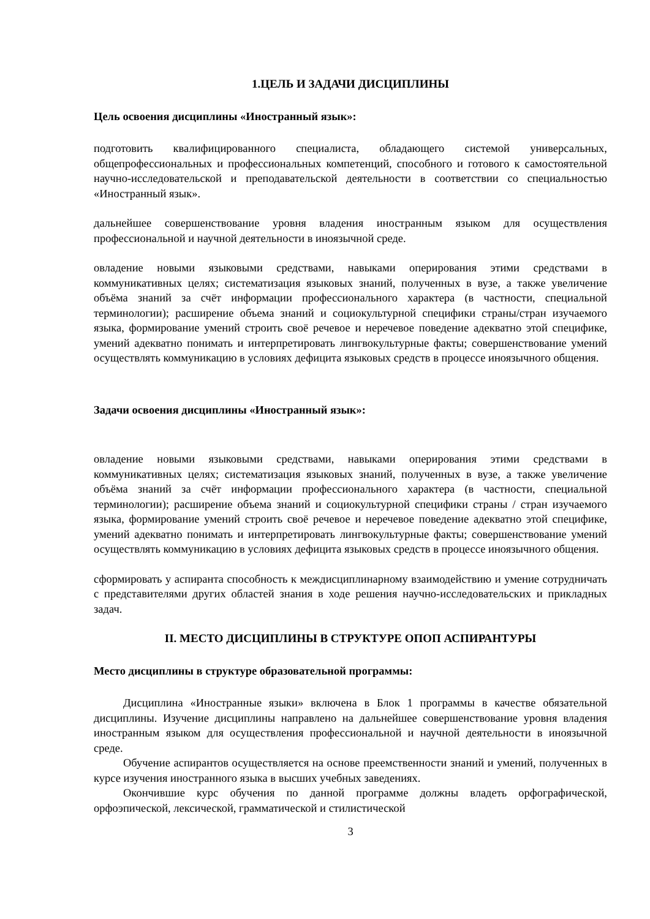1.ЦЕЛЬ И ЗАДАЧИ ДИСЦИПЛИНЫ
Цель освоения дисциплины «Иностранный язык»:
подготовить квалифицированного специалиста, обладающего системой универсальных, общепрофессиональных и профессиональных компетенций, способного и готового к самостоятельной научно-исследовательской и преподавательской деятельности в соответствии со специальностью «Иностранный язык».
дальнейшее совершенствование уровня владения иностранным языком для осуществления профессиональной и научной деятельности в иноязычной среде.
овладение новыми языковыми средствами, навыками оперирования этими средствами в коммуникативных целях; систематизация языковых знаний, полученных в вузе, а также увеличение объёма знаний за счёт информации профессионального характера (в частности, специальной терминологии); расширение объема знаний и социокультурной специфики страны/стран изучаемого языка, формирование умений строить своё речевое и неречевое поведение адекватно этой специфике, умений адекватно понимать и интерпретировать лингвокультурные факты; совершенствование умений осуществлять коммуникацию в условиях дефицита языковых средств в процессе иноязычного общения.
Задачи освоения дисциплины «Иностранный язык»:
овладение новыми языковыми средствами, навыками оперирования этими средствами в коммуникативных целях; систематизация языковых знаний, полученных в вузе, а также увеличение объёма знаний за счёт информации профессионального характера (в частности, специальной терминологии); расширение объема знаний и социокультурной специфики страны / стран изучаемого языка, формирование умений строить своё речевое и неречевое поведение адекватно этой специфике, умений адекватно понимать и интерпретировать лингвокультурные факты; совершенствование умений осуществлять коммуникацию в условиях дефицита языковых средств в процессе иноязычного общения.
сформировать у аспиранта способность к междисциплинарному взаимодействию и умение сотрудничать с представителями других областей знания в ходе решения научно-исследовательских и прикладных задач.
II. МЕСТО ДИСЦИПЛИНЫ В СТРУКТУРЕ ОПОП АСПИРАНТУРЫ
Место дисциплины в структуре образовательной программы:
Дисциплина «Иностранные языки» включена в Блок 1 программы в качестве обязательной дисциплины. Изучение дисциплины направлено на дальнейшее совершенствование уровня владения иностранным языком для осуществления профессиональной и научной деятельности в иноязычной среде.
Обучение аспирантов осуществляется на основе преемственности знаний и умений, полученных в курсе изучения иностранного языка в высших учебных заведениях.
Окончившие курс обучения по данной программе должны владеть орфографической, орфоэпической, лексической, грамматической и стилистической
3